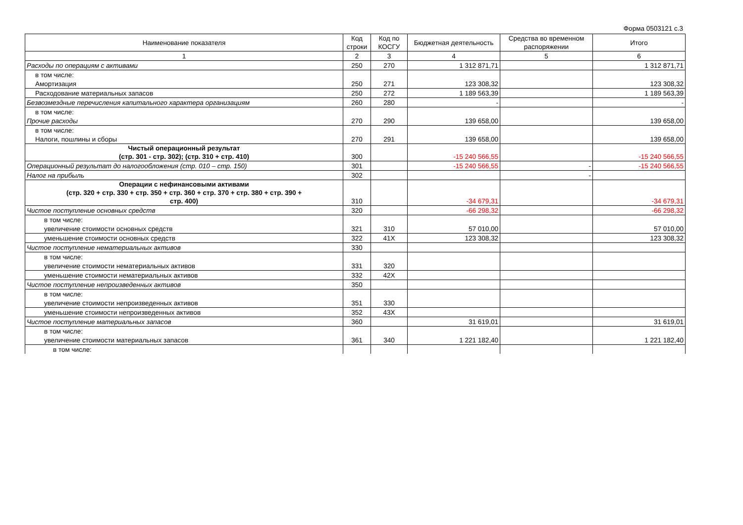Форма 0503121 с.3
| Наименование показателя | Код строки | Код по КОСГУ | Бюджетная деятельность | Средства во временном распоряжении | Итого |
| --- | --- | --- | --- | --- | --- |
| 1 | 2 | 3 | 4 | 5 | 6 |
| Расходы по операциям с активами | 250 | 270 | 1 312 871,71 | | 1 312 871,71 |
| в том числе: | | | | | |
| Амортизация | 250 | 271 | 123 308,32 | | 123 308,32 |
| Расходование материальных запасов | 250 | 272 | 1 189 563,39 | | 1 189 563,39 |
| Безвозмездные перечисления капитального характера организациям | 260 | 280 | - | | - |
| в том числе: | | | | | |
| Прочие расходы | 270 | 290 | 139 658,00 | | 139 658,00 |
| в том числе: | | | | | |
| Налоги, пошлины и сборы | 270 | 291 | 139 658,00 | | 139 658,00 |
| Чистый операционный результат (стр. 301 - стр. 302); (стр. 310 + стр. 410) | 300 | | -15 240 566,55 | | -15 240 566,55 |
| Операционный результат до налогообложения (стр. 010 – стр. 150) | 301 | | -15 240 566,55 | - | -15 240 566,55 |
| Налог на прибыль | 302 | | | - | |
| Операции с нефинансовыми активами (стр. 320 + стр. 330 + стр. 350 + стр. 360 + стр. 370 + стр. 380 + стр. 390 + стр. 400) | 310 | | -34 679,31 | | -34 679,31 |
| Чистое поступление основных средств | 320 | | -66 298,32 | | -66 298,32 |
| в том числе: | | | | | |
| увеличение стоимости основных средств | 321 | 310 | 57 010,00 | | 57 010,00 |
| уменьшение стоимости основных средств | 322 | 41X | 123 308,32 | | 123 308,32 |
| Чистое поступление нематериальных активов | 330 | | | | |
| в том числе: | | | | | |
| увеличение стоимости нематериальных активов | 331 | 320 | | | |
| уменьшение стоимости нематериальных активов | 332 | 42X | | | |
| Чистое поступление непроизведенных активов | 350 | | | | |
| в том числе: | | | | | |
| увеличение стоимости непроизведенных активов | 351 | 330 | | | |
| уменьшение стоимости непроизведенных активов | 352 | 43X | | | |
| Чистое поступление материальных запасов | 360 | | 31 619,01 | | 31 619,01 |
| в том числе: | | | | | |
| увеличение стоимости материальных запасов | 361 | 340 | 1 221 182,40 | | 1 221 182,40 |
| в том числе: | | | | | |